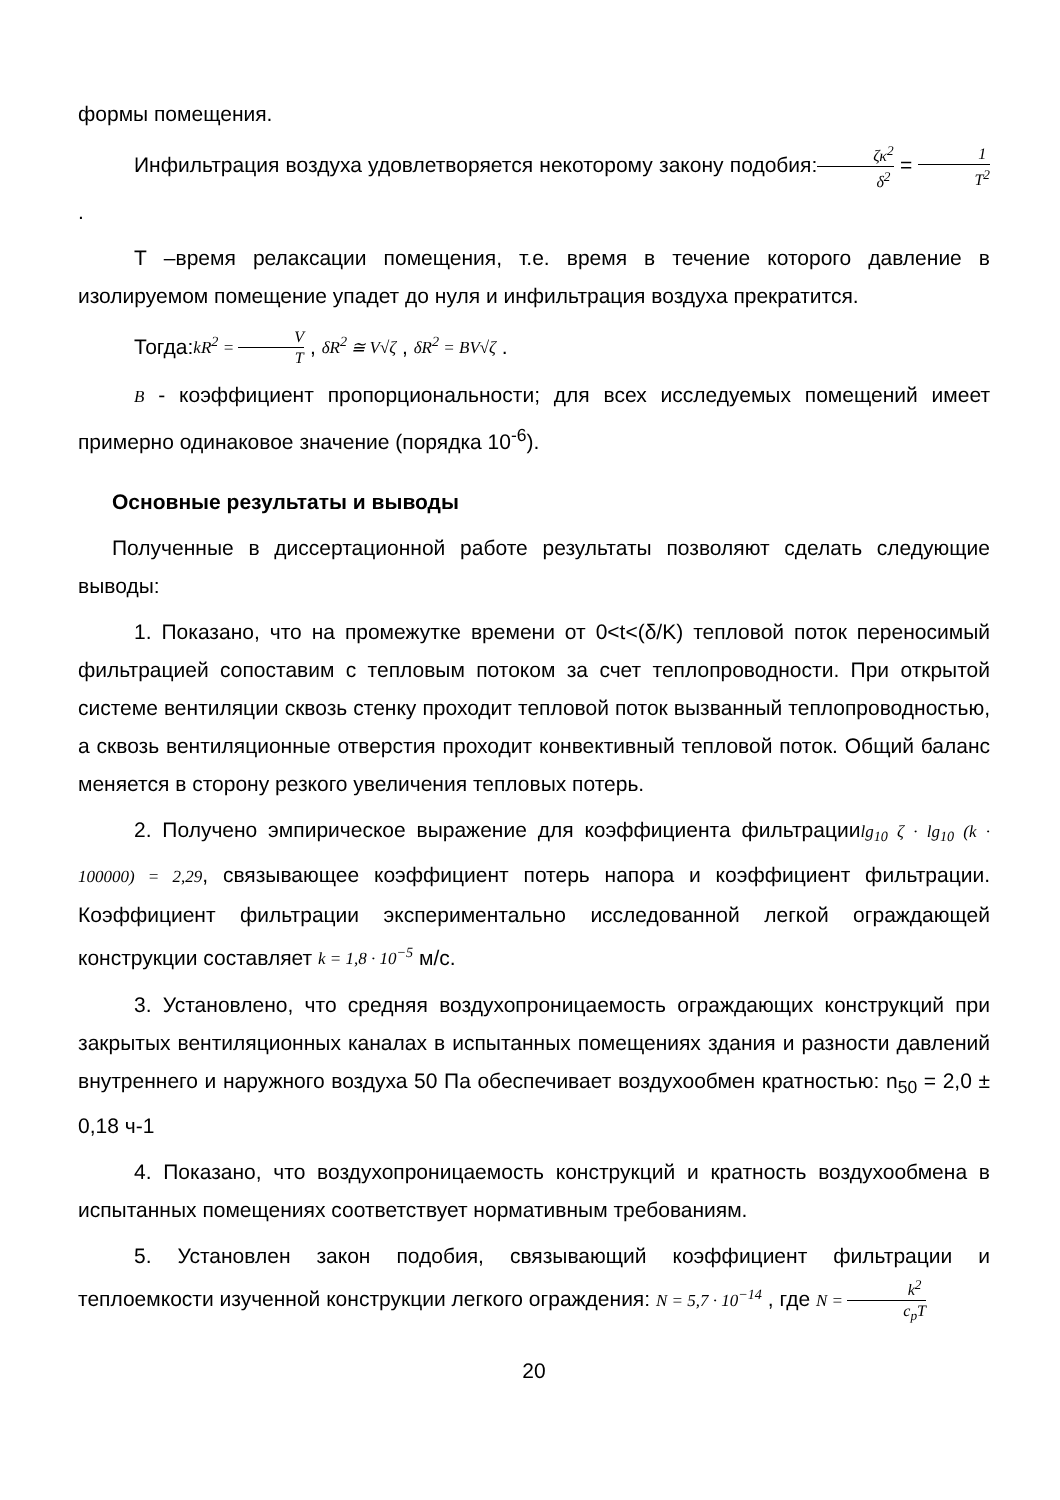формы помещения.
Инфильтрация воздуха удовлетворяется некоторому закону подобия:ζκ<sup>2</sup> δ<sup>2</sup> = 1 T<sup>2</sup> .
Т –время релаксации помещения, т.е. время в течение которого давление в изолируемом помещение упадет до нуля и инфильтрация воздуха прекратится.
Тогда:kR<sup>2</sup> = V T , δR<sup>2</sup> ≅ V√ζ , δR<sup>2</sup> = BV√ζ .
B - коэффициент пропорциональности; для всех исследуемых помещений имеет примерно одинаковое значение (порядка 10<sup>-6</sup>).
Основные результаты и выводы
Полученные в диссертационной работе результаты позволяют сделать следующие выводы:
1. Показано, что на промежутке времени от 0<t<(δ/K) тепловой поток переносимый фильтрацией сопоставим с тепловым потоком за счет теплопроводности. При открытой системе вентиляции сквозь стенку проходит тепловой поток вызванный теплопроводностью, а сквозь вентиляционные отверстия проходит конвективный тепловой поток. Общий баланс меняется в сторону резкого увеличения тепловых потерь.
2. Получено эмпирическое выражение для коэффициента фильтрацииlg<sub>10</sub> ζ · lg<sub>10</sub> (k · 100000) = 2,29, связывающее коэффициент потерь напора и коэффициент фильтрации. Коэффициент фильтрации экспериментально исследованной легкой ограждающей конструкции составляет k = 1,8 · 10<sup>−5</sup> м/с.
3. Установлено, что средняя воздухопроницаемость ограждающих конструкций при закрытых вентиляционных каналах в испытанных помещениях здания и разности давлений внутреннего и наружного воздуха 50 Па обеспечивает воздухообмен кратностью: n<sub>50</sub> = 2,0 ± 0,18 ч-1
4. Показано, что воздухопроницаемость конструкций и кратность воздухообмена в испытанных помещениях соответствует нормативным требованиям.
5. Установлен закон подобия, связывающий коэффициент фильтрации и теплоемкости изученной конструкции легкого ограждения: N = 5,7 · 10<sup>−14</sup> , где N = k<sup>2</sup> c<sub>p</sub>T
20